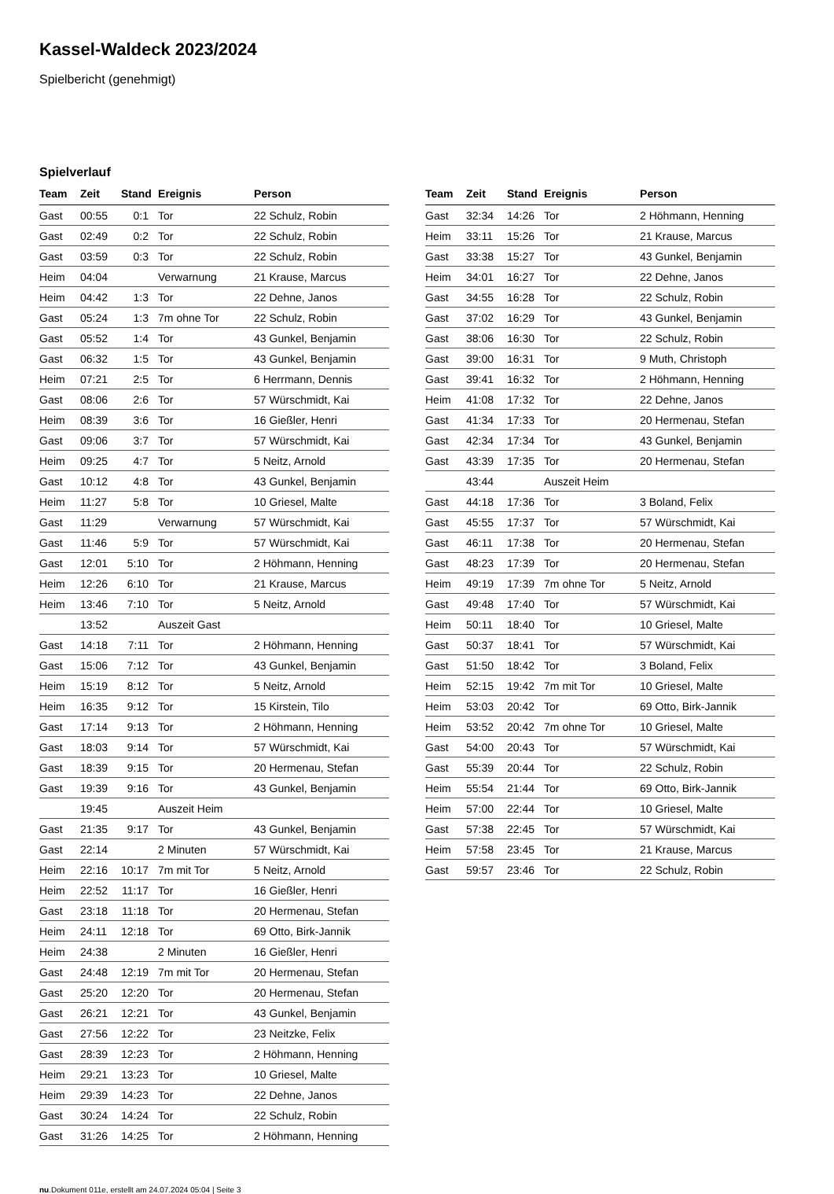Kassel-Waldeck 2023/2024
Spielbericht (genehmigt)
Spielverlauf
| Team | Zeit | Stand | Ereignis | Person |
| --- | --- | --- | --- | --- |
| Gast | 00:55 | 0:1 | Tor | 22 Schulz, Robin |
| Gast | 02:49 | 0:2 | Tor | 22 Schulz, Robin |
| Gast | 03:59 | 0:3 | Tor | 22 Schulz, Robin |
| Heim | 04:04 | | Verwarnung | 21 Krause, Marcus |
| Heim | 04:42 | 1:3 | Tor | 22 Dehne, Janos |
| Gast | 05:24 | 1:3 | 7m ohne Tor | 22 Schulz, Robin |
| Gast | 05:52 | 1:4 | Tor | 43 Gunkel, Benjamin |
| Gast | 06:32 | 1:5 | Tor | 43 Gunkel, Benjamin |
| Heim | 07:21 | 2:5 | Tor | 6 Herrmann, Dennis |
| Gast | 08:06 | 2:6 | Tor | 57 Würschmidt, Kai |
| Heim | 08:39 | 3:6 | Tor | 16 Gießler, Henri |
| Gast | 09:06 | 3:7 | Tor | 57 Würschmidt, Kai |
| Heim | 09:25 | 4:7 | Tor | 5 Neitz, Arnold |
| Gast | 10:12 | 4:8 | Tor | 43 Gunkel, Benjamin |
| Heim | 11:27 | 5:8 | Tor | 10 Griesel, Malte |
| Gast | 11:29 | | Verwarnung | 57 Würschmidt, Kai |
| Gast | 11:46 | 5:9 | Tor | 57 Würschmidt, Kai |
| Gast | 12:01 | 5:10 | Tor | 2 Höhmann, Henning |
| Heim | 12:26 | 6:10 | Tor | 21 Krause, Marcus |
| Heim | 13:46 | 7:10 | Tor | 5 Neitz, Arnold |
| | 13:52 | | Auszeit Gast | |
| Gast | 14:18 | 7:11 | Tor | 2 Höhmann, Henning |
| Gast | 15:06 | 7:12 | Tor | 43 Gunkel, Benjamin |
| Heim | 15:19 | 8:12 | Tor | 5 Neitz, Arnold |
| Heim | 16:35 | 9:12 | Tor | 15 Kirstein, Tilo |
| Gast | 17:14 | 9:13 | Tor | 2 Höhmann, Henning |
| Gast | 18:03 | 9:14 | Tor | 57 Würschmidt, Kai |
| Gast | 18:39 | 9:15 | Tor | 20 Hermenau, Stefan |
| Gast | 19:39 | 9:16 | Tor | 43 Gunkel, Benjamin |
| | 19:45 | | Auszeit Heim | |
| Gast | 21:35 | 9:17 | Tor | 43 Gunkel, Benjamin |
| Gast | 22:14 | | 2 Minuten | 57 Würschmidt, Kai |
| Heim | 22:16 | 10:17 | 7m mit Tor | 5 Neitz, Arnold |
| Heim | 22:52 | 11:17 | Tor | 16 Gießler, Henri |
| Gast | 23:18 | 11:18 | Tor | 20 Hermenau, Stefan |
| Heim | 24:11 | 12:18 | Tor | 69 Otto, Birk-Jannik |
| Heim | 24:38 | | 2 Minuten | 16 Gießler, Henri |
| Gast | 24:48 | 12:19 | 7m mit Tor | 20 Hermenau, Stefan |
| Gast | 25:20 | 12:20 | Tor | 20 Hermenau, Stefan |
| Gast | 26:21 | 12:21 | Tor | 43 Gunkel, Benjamin |
| Gast | 27:56 | 12:22 | Tor | 23 Neitzke, Felix |
| Gast | 28:39 | 12:23 | Tor | 2 Höhmann, Henning |
| Heim | 29:21 | 13:23 | Tor | 10 Griesel, Malte |
| Heim | 29:39 | 14:23 | Tor | 22 Dehne, Janos |
| Gast | 30:24 | 14:24 | Tor | 22 Schulz, Robin |
| Gast | 31:26 | 14:25 | Tor | 2 Höhmann, Henning |
| Team | Zeit | Stand | Ereignis | Person |
| --- | --- | --- | --- | --- |
| Gast | 32:34 | 14:26 | Tor | 2 Höhmann, Henning |
| Heim | 33:11 | 15:26 | Tor | 21 Krause, Marcus |
| Gast | 33:38 | 15:27 | Tor | 43 Gunkel, Benjamin |
| Heim | 34:01 | 16:27 | Tor | 22 Dehne, Janos |
| Gast | 34:55 | 16:28 | Tor | 22 Schulz, Robin |
| Gast | 37:02 | 16:29 | Tor | 43 Gunkel, Benjamin |
| Gast | 38:06 | 16:30 | Tor | 22 Schulz, Robin |
| Gast | 39:00 | 16:31 | Tor | 9 Muth, Christoph |
| Gast | 39:41 | 16:32 | Tor | 2 Höhmann, Henning |
| Heim | 41:08 | 17:32 | Tor | 22 Dehne, Janos |
| Gast | 41:34 | 17:33 | Tor | 20 Hermenau, Stefan |
| Gast | 42:34 | 17:34 | Tor | 43 Gunkel, Benjamin |
| Gast | 43:39 | 17:35 | Tor | 20 Hermenau, Stefan |
| | 43:44 | | Auszeit Heim | |
| Gast | 44:18 | 17:36 | Tor | 3 Boland, Felix |
| Gast | 45:55 | 17:37 | Tor | 57 Würschmidt, Kai |
| Gast | 46:11 | 17:38 | Tor | 20 Hermenau, Stefan |
| Gast | 48:23 | 17:39 | Tor | 20 Hermenau, Stefan |
| Heim | 49:19 | 17:39 | 7m ohne Tor | 5 Neitz, Arnold |
| Gast | 49:48 | 17:40 | Tor | 57 Würschmidt, Kai |
| Heim | 50:11 | 18:40 | Tor | 10 Griesel, Malte |
| Gast | 50:37 | 18:41 | Tor | 57 Würschmidt, Kai |
| Gast | 51:50 | 18:42 | Tor | 3 Boland, Felix |
| Heim | 52:15 | 19:42 | 7m mit Tor | 10 Griesel, Malte |
| Heim | 53:03 | 20:42 | Tor | 69 Otto, Birk-Jannik |
| Heim | 53:52 | 20:42 | 7m ohne Tor | 10 Griesel, Malte |
| Gast | 54:00 | 20:43 | Tor | 57 Würschmidt, Kai |
| Gast | 55:39 | 20:44 | Tor | 22 Schulz, Robin |
| Heim | 55:54 | 21:44 | Tor | 69 Otto, Birk-Jannik |
| Heim | 57:00 | 22:44 | Tor | 10 Griesel, Malte |
| Gast | 57:38 | 22:45 | Tor | 57 Würschmidt, Kai |
| Heim | 57:58 | 23:45 | Tor | 21 Krause, Marcus |
| Gast | 59:57 | 23:46 | Tor | 22 Schulz, Robin |
nu.Dokument 011e, erstellt am 24.07.2024 05:04 | Seite 3